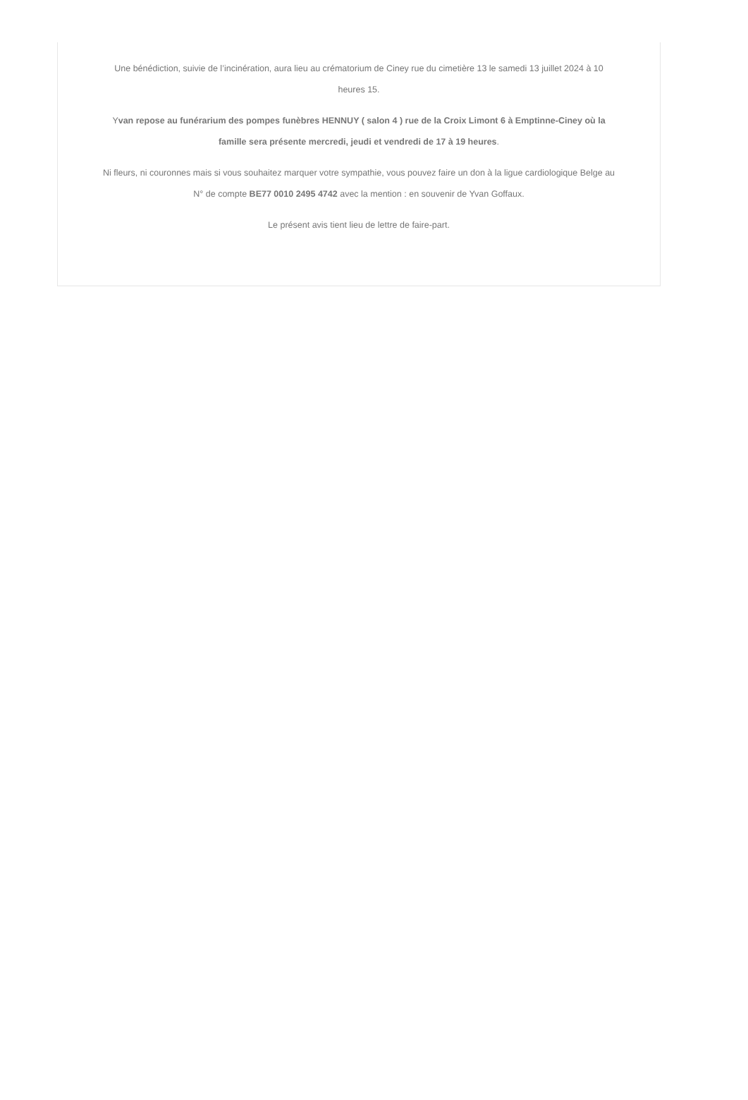Une bénédiction, suivie de l’incinération, aura lieu au crématorium de Ciney rue du cimetière 13 le samedi 13 juillet 2024 à 10 heures 15.
Yvan repose au funérarium des pompes funèbres HENNUY ( salon 4 ) rue de la Croix Limont 6 à Emptinne-Ciney où la famille sera présente mercredi, jeudi et vendredi de 17 à 19 heures.
Ni fleurs, ni couronnes mais si vous souhaitez marquer votre sympathie, vous pouvez faire un don à la ligue cardiologique Belge au N° de compte BE77 0010 2495 4742 avec la mention : en souvenir de Yvan Goffaux.
Le présent avis tient lieu de lettre de faire-part.